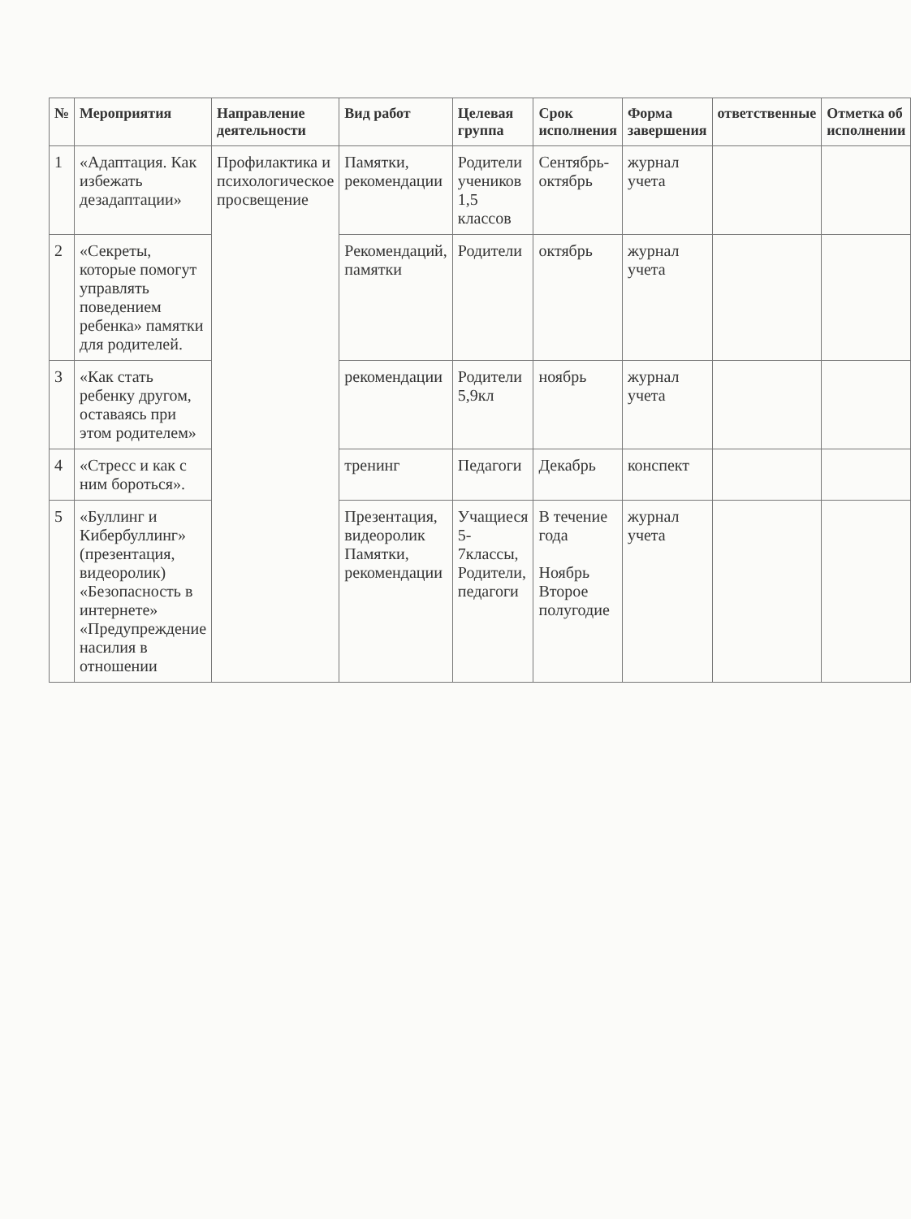| № | Мероприятия | Направление деятельности | Вид работ | Целевая группа | Срок исполнения | Форма завершения | ответственные | Отметка об исполнении |
| --- | --- | --- | --- | --- | --- | --- | --- | --- |
| 1 | «Адаптация. Как избежать дезадаптации» | Профилактика и психологическое просвещение | Памятки, рекомендации | Родители учеников 1,5 классов | Сентябрь-октябрь | журнал учета | | |
| 2 | «Секреты, которые помогут управлять поведением ребенка» памятки для родителей. | | Рекомендаций, памятки | Родители | октябрь | журнал учета | | |
| 3 | «Как стать ребенку другом, оставаясь при этом родителем» | | рекомендации | Родители 5,9кл | ноябрь | журнал учета | | |
| 4 | «Стресс и как с ним бороться». | | тренинг | Педагоги | Декабрь | конспект | | |
| 5 | «Буллинг и Кибербуллинг» (презентация, видеоролик) «Безопасность в интернете» «Предупреждение насилия в отношении | | Презентация, видеоролик Памятки, рекомендации | Учащиеся 5-7классы, Родители, педагоги | В течение года Ноябрь Второе полугодие | журнал учета | | |